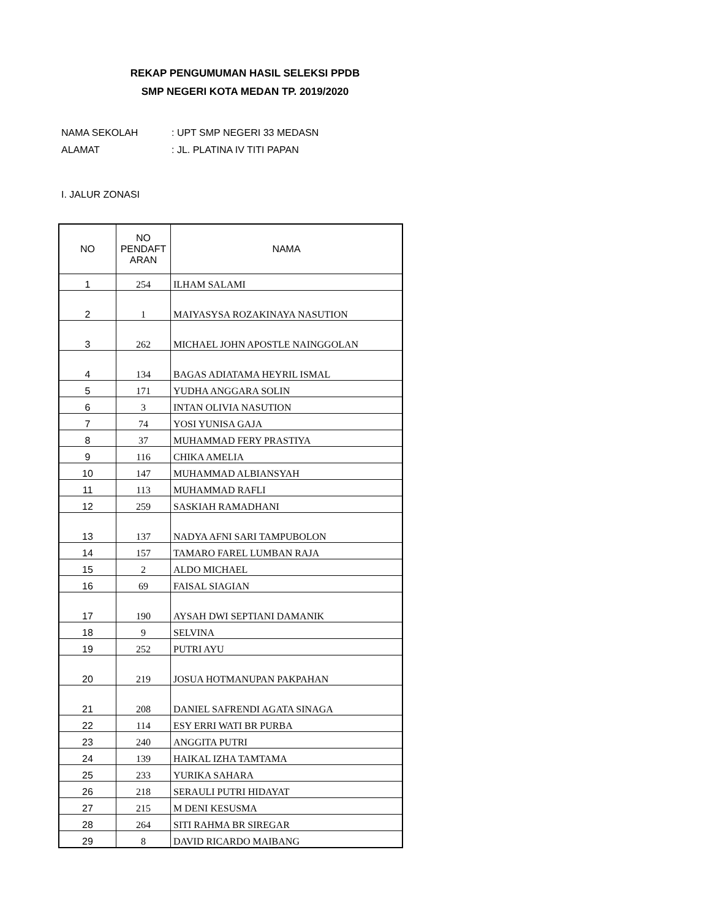REKAP PENGUMUMAN HASIL SELEKSI PPDB
SMP NEGERI KOTA MEDAN TP. 2019/2020
NAMA SEKOLAH: UPT SMP NEGERI 33 MEDASN
ALAMAT: JL. PLATINA IV TITI PAPAN
I. JALUR ZONASI
| NO | NO PENDAFT ARAN | NAMA |
| --- | --- | --- |
| 1 | 254 | ILHAM SALAMI |
| 2 | 1 | MAIYASYSA ROZAKINAYA NASUTION |
| 3 | 262 | MICHAEL JOHN APOSTLE NAINGGOLAN |
| 4 | 134 | BAGAS ADIATAMA HEYRIL ISMAL |
| 5 | 171 | YUDHA ANGGARA SOLIN |
| 6 | 3 | INTAN OLIVIA NASUTION |
| 7 | 74 | YOSI YUNISA GAJA |
| 8 | 37 | MUHAMMAD FERY PRASTIYA |
| 9 | 116 | CHIKA AMELIA |
| 10 | 147 | MUHAMMAD ALBIANSYAH |
| 11 | 113 | MUHAMMAD RAFLI |
| 12 | 259 | SASKIAH RAMADHANI |
| 13 | 137 | NADYA AFNI SARI TAMPUBOLON |
| 14 | 157 | TAMARO FAREL LUMBAN RAJA |
| 15 | 2 | ALDO MICHAEL |
| 16 | 69 | FAISAL SIAGIAN |
| 17 | 190 | AYSAH DWI SEPTIANI DAMANIK |
| 18 | 9 | SELVINA |
| 19 | 252 | PUTRI AYU |
| 20 | 219 | JOSUA HOTMANUPAN PAKPAHAN |
| 21 | 208 | DANIEL SAFRENDI AGATA SINAGA |
| 22 | 114 | ESY ERRI WATI BR PURBA |
| 23 | 240 | ANGGITA PUTRI |
| 24 | 139 | HAIKAL IZHA TAMTAMA |
| 25 | 233 | YURIKA SAHARA |
| 26 | 218 | SERAULI PUTRI HIDAYAT |
| 27 | 215 | M DENI KESUSMA |
| 28 | 264 | SITI RAHMA BR SIREGAR |
| 29 | 8 | DAVID RICARDO MAIBANG |